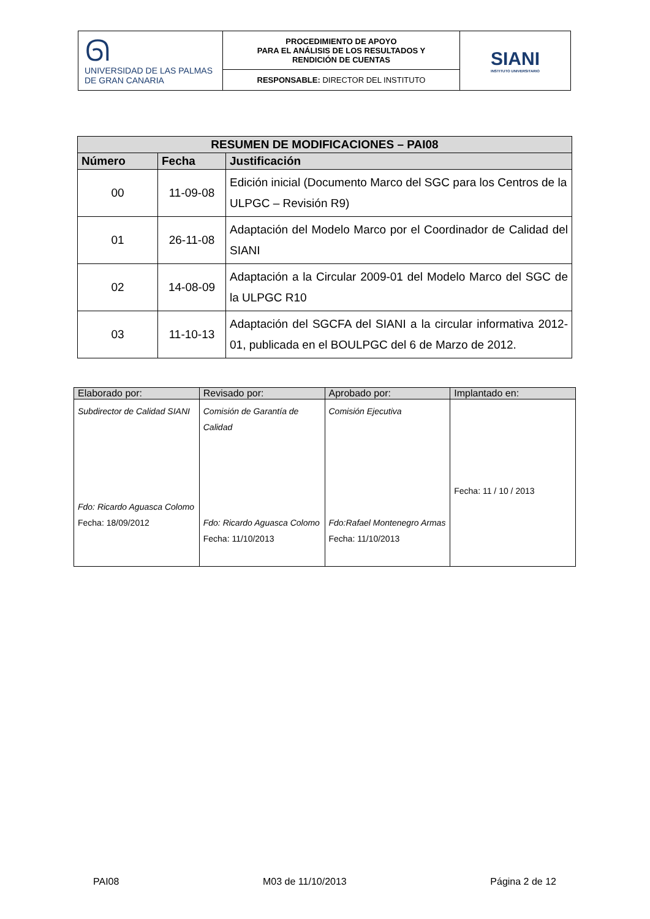| ᘏ UNIVERSIDAD DE LAS PALMAS DE GRAN CANARIA | PROCEDIMIENTO DE APOYO PARA EL ANÁLISIS DE LOS RESULTADOS Y RENDICIÓN DE CUENTAS | SIANI INSTITUTO UNIVERSITARIO |
| | RESPONSABLE: DIRECTOR DEL INSTITUTO | |
| RESUMEN DE MODIFICACIONES – PAI08 | | |
| --- | --- | --- |
| Número | Fecha | Justificación |
| 00 | 11-09-08 | Edición inicial (Documento Marco del SGC para los Centros de la ULPGC – Revisión R9) |
| 01 | 26-11-08 | Adaptación del Modelo Marco por el Coordinador de Calidad del SIANI |
| 02 | 14-08-09 | Adaptación a la Circular 2009-01 del Modelo Marco del SGC de la ULPGC R10 |
| 03 | 11-10-13 | Adaptación del SGCFA del SIANI a la circular informativa 2012-01, publicada en el BOULPGC del 6 de Marzo de 2012. |
| Elaborado por: | Revisado por: | Aprobado por: | Implantado en: |
| --- | --- | --- | --- |
| Subdirector de Calidad SIANI Fdo: Ricardo Aguasca Colomo Fecha: 18/09/2012 | Comisión de Garantía de Calidad Fdo: Ricardo Aguasca Colomo Fecha: 11/10/2013 | Comisión Ejecutiva Fdo:Rafael Montenegro Armas Fecha: 11/10/2013 | Fecha: 11 / 10 / 2013 |
PAI08 M03 de 11/10/2013 Página 2 de 12